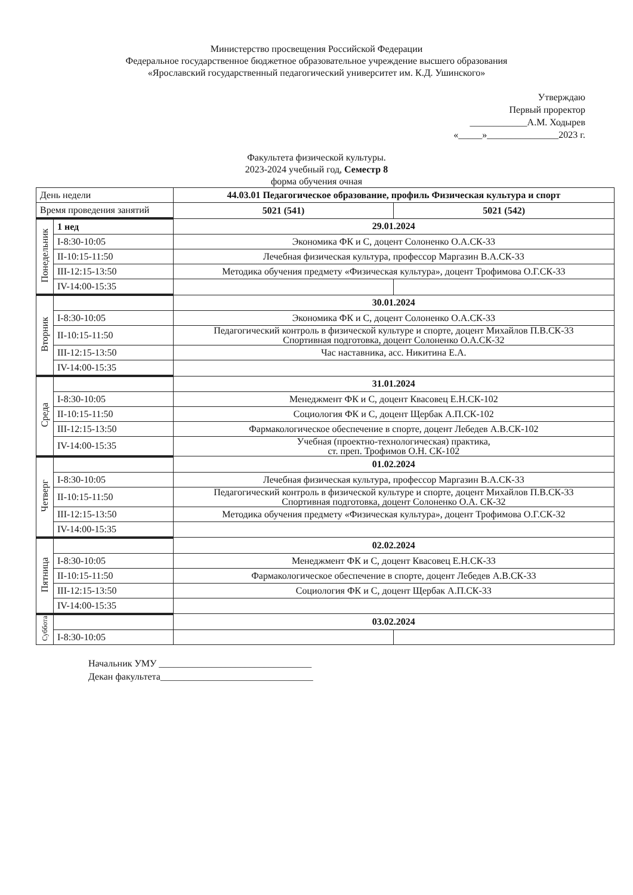Министерство просвещения Российской Федерации
Федеральное государственное бюджетное образовательное учреждение высшего образования
«Ярославский государственный педагогический университет им. К.Д. Ушинского»
Утверждаю
Первый проректор
____________А.М. Ходырев
«_____»_______________2023 г.
Факультета физической культуры.
2023-2024 учебный год, Семестр 8
форма обучения очная
| День недели | | 44.03.01 Педагогическое образование, профиль Физическая культура и спорт | |
| Время проведения занятий | | 5021 (541) | 5021 (542) |
| Понедельник | 1 нед | 29.01.2024 | |
| | I-8:30-10:05 | Экономика ФК и С, доцент Солоненко О.А.СК-33 | |
| | II-10:15-11:50 | Лечебная физическая культура, профессор Маргазин В.А.СК-33 | |
| | III-12:15-13:50 | Методика обучения предмету «Физическая культура», доцент Трофимова О.Г.СК-33 | |
| | IV-14:00-15:35 | | |
| Вторник | | 30.01.2024 | |
| | I-8:30-10:05 | Экономика ФК и С, доцент Солоненко О.А.СК-33 | |
| | II-10:15-11:50 | Педагогический контроль в физической культуре и спорте, доцент Михайлов П.В.СК-33 Спортивная подготовка, доцент Солоненко О.А.СК-32 | |
| | III-12:15-13:50 | Час наставника, асс. Никитина Е.А. | |
| | IV-14:00-15:35 | | |
| Среда | | 31.01.2024 | |
| | I-8:30-10:05 | Менеджмент ФК и С, доцент Квасовец Е.Н.СК-102 | |
| | II-10:15-11:50 | Социология ФК и С, доцент Щербак А.П.СК-102 | |
| | III-12:15-13:50 | Фармакологическое обеспечение в спорте, доцент Лебедев А.В.СК-102 | |
| | IV-14:00-15:35 | Учебная (проектно-технологическая) практика, ст. преп. Трофимов О.Н. СК-102 | |
| Четверг | | 01.02.2024 | |
| | I-8:30-10:05 | Лечебная физическая культура, профессор Маргазин В.А.СК-33 | |
| | II-10:15-11:50 | Педагогический контроль в физической культуре и спорте, доцент Михайлов П.В.СК-33 Спортивная подготовка, доцент Солоненко О.А. СК-32 | |
| | III-12:15-13:50 | Методика обучения предмету «Физическая культура», доцент Трофимова О.Г.СК-32 | |
| | IV-14:00-15:35 | | |
| Пятница | | 02.02.2024 | |
| | I-8:30-10:05 | Менеджмент ФК и С, доцент Квасовец Е.Н.СК-33 | |
| | II-10:15-11:50 | Фармакологическое обеспечение в спорте, доцент Лебедев А.В.СК-33 | |
| | III-12:15-13:50 | Социология ФК и С, доцент Щербак А.П.СК-33 | |
| | IV-14:00-15:35 | | |
| Суббота | | 03.02.2024 | |
| | I-8:30-10:05 | | |
Начальник УМУ ________________________________
Декан факультета________________________________